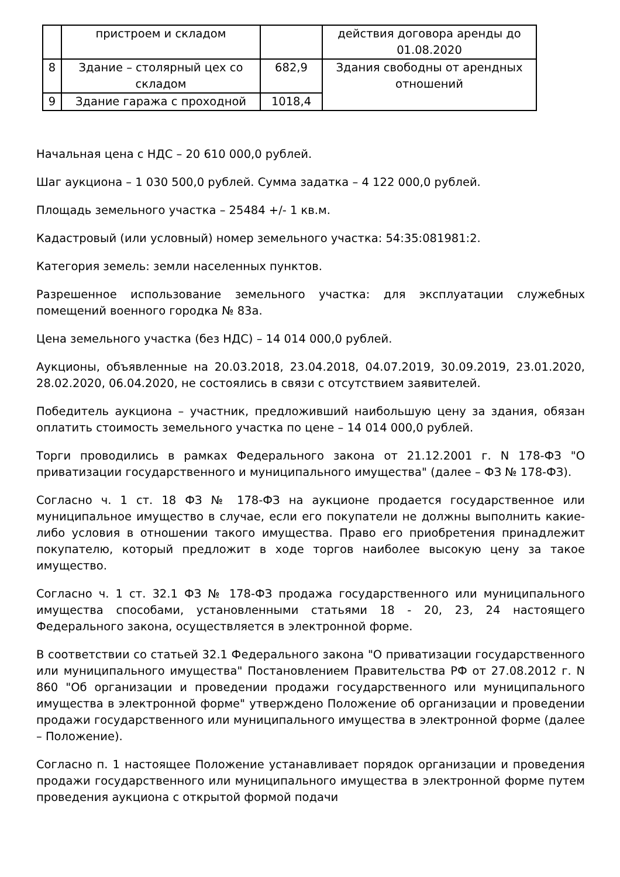| | пристроем и складом | | действия договора аренды до 01.08.2020 |
| 8 | Здание – столярный цех со складом | 682,9 | Здания свободны от арендных отношений |
| 9 | Здание гаража с проходной | 1018,4 | |
Начальная цена с НДС – 20 610 000,0 рублей.
Шаг аукциона – 1 030 500,0 рублей. Сумма задатка – 4 122 000,0 рублей.
Площадь земельного участка – 25484 +/- 1 кв.м.
Кадастровый (или условный) номер земельного участка: 54:35:081981:2.
Категория земель: земли населенных пунктов.
Разрешенное использование земельного участка: для эксплуатации служебных помещений военного городка № 83а.
Цена земельного участка (без НДС) – 14 014 000,0 рублей.
Аукционы, объявленные на 20.03.2018, 23.04.2018, 04.07.2019, 30.09.2019, 23.01.2020, 28.02.2020, 06.04.2020, не состоялись в связи с отсутствием заявителей.
Победитель аукциона – участник, предложивший наибольшую цену за здания, обязан оплатить стоимость земельного участка по цене – 14 014 000,0 рублей.
Торги проводились в рамках Федерального закона от 21.12.2001 г. N 178-ФЗ "О приватизации государственного и муниципального имущества" (далее – ФЗ № 178-ФЗ).
Согласно ч. 1 ст. 18 ФЗ № 178-ФЗ на аукционе продается государственное или муниципальное имущество в случае, если его покупатели не должны выполнить какие-либо условия в отношении такого имущества. Право его приобретения принадлежит покупателю, который предложит в ходе торгов наиболее высокую цену за такое имущество.
Согласно ч. 1 ст. 32.1 ФЗ № 178-ФЗ продажа государственного или муниципального имущества способами, установленными статьями 18 - 20, 23, 24 настоящего Федерального закона, осуществляется в электронной форме.
В соответствии со статьей 32.1 Федерального закона "О приватизации государственного или муниципального имущества" Постановлением Правительства РФ от 27.08.2012 г. N 860 "Об организации и проведении продажи государственного или муниципального имущества в электронной форме" утверждено Положение об организации и проведении продажи государственного или муниципального имущества в электронной форме (далее – Положение).
Согласно п. 1 настоящее Положение устанавливает порядок организации и проведения продажи государственного или муниципального имущества в электронной форме путем проведения аукциона с открытой формой подачи